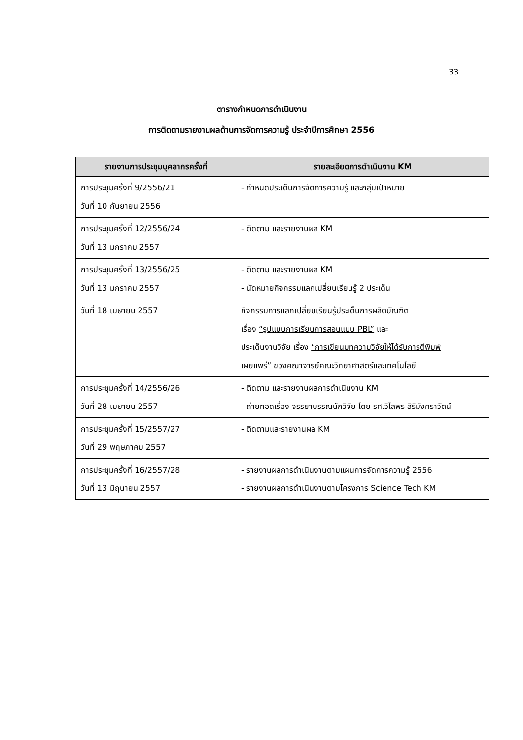33
ตารางกำหนดการดำเนินงาน
การติดตามรายงานผลด้านการจัดการความรู้ ประจำปีการศึกษา 2556
| รายงานการประชุมบุคลากรครั้งที่ | รายละเอียดการดำเนินงาน KM |
| --- | --- |
| การประชุมครั้งที่ 9/2556/21 วันที่ 10 กันยายน 2556 | - กำหนดประเด็นการจัดการความรู้ และกลุ่มเป้าหมาย |
| การประชุมครั้งที่ 12/2556/24 วันที่ 13 มกราคม 2557 | - ติดตาม และรายงานผล KM |
| การประชุมครั้งที่ 13/2556/25 วันที่ 13 มกราคม 2557 | - ติดตาม และรายงานผล KM - นัดหมายกิจกรรมแลกเปลี่ยนเรียนรู้ 2 ประเด็น |
| วันที่ 18 เมษายน 2557 | กิจกรรมการแลกเปลี่ยนเรียนรู้ประเด็นการผลิตบัณฑิต เรื่อง “รูปแบบการเรียนการสอนแบบ PBL” และ ประเด็นงานวิจัย เรื่อง “การเขียนบทความวิจัยให้ได้รับการตีพิมพ์ เผยแพร่” ของคณาจารย์คณะวิทยาศาสตร์และเทคโนโลยี |
| การประชุมครั้งที่ 14/2556/26 วันที่ 28 เมษายน 2557 | - ติดตาม และรายงานผลการดำเนินงาน KM - ถ่ายทอดเรื่อง จรรยาบรรณนักวิจัย โดย รศ.วิไลพร สิริมังคราวัตน์ |
| การประชุมครั้งที่ 15/2557/27 วันที่ 29 พฤษภาคม 2557 | - ติดตามและรายงานผล KM |
| การประชุมครั้งที่ 16/2557/28 วันที่ 13 มิถุนายน 2557 | - รายงานผลการดำเนินงานตามแผนการจัดการความรู้ 2556 - รายงานผลการดำเนินงานตามโครงการ Science Tech KM |